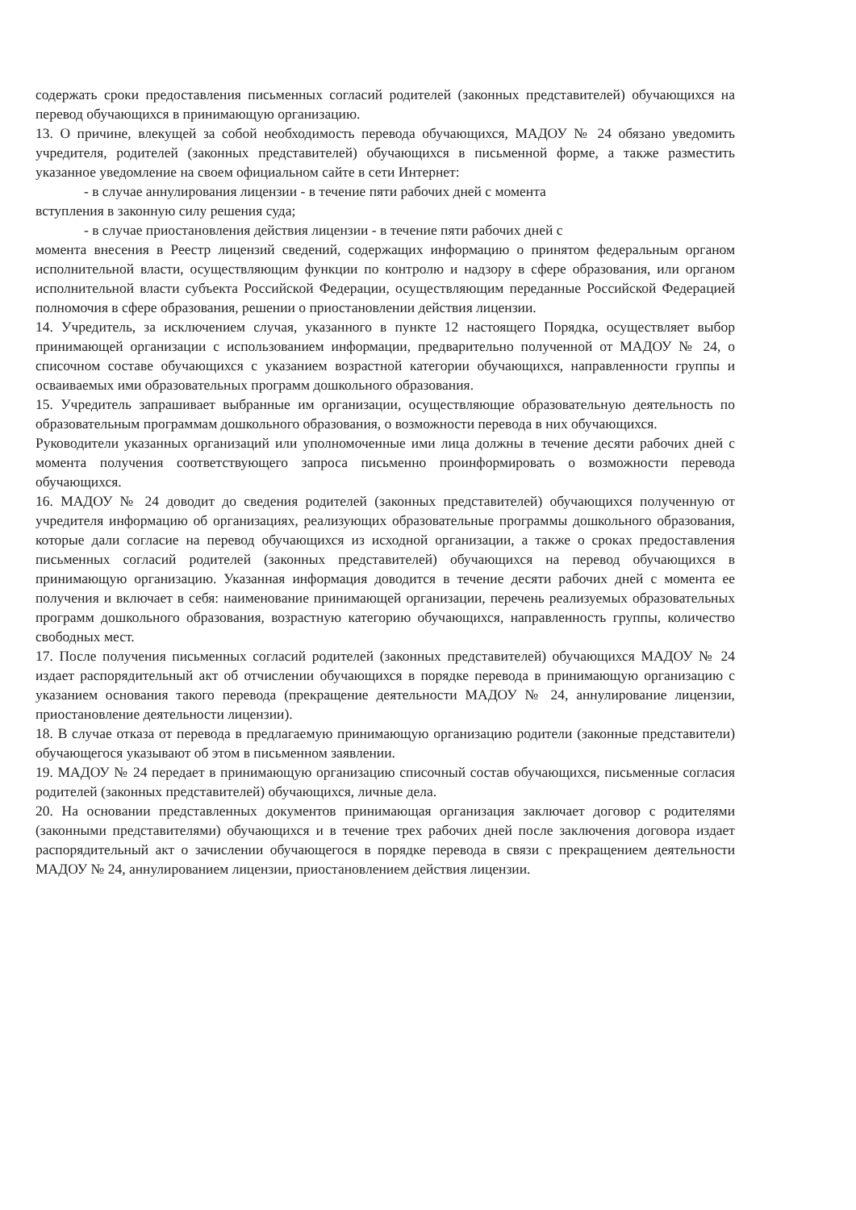содержать сроки предоставления письменных согласий родителей (законных представителей) обучающихся на перевод обучающихся в принимающую организацию.
13. О причине, влекущей за собой необходимость перевода обучающихся, МАДОУ № 24 обязано уведомить учредителя, родителей (законных представителей) обучающихся в письменной форме, а также разместить указанное уведомление на своем официальном сайте в сети Интернет:
- в случае аннулирования лицензии - в течение пяти рабочих дней с момента
вступления в законную силу решения суда;
- в случае приостановления действия лицензии - в течение пяти рабочих дней с
момента внесения в Реестр лицензий сведений, содержащих информацию о принятом федеральным органом исполнительной власти, осуществляющим функции по контролю и надзору в сфере образования, или органом исполнительной власти субъекта Российской Федерации, осуществляющим переданные Российской Федерацией полномочия в сфере образования, решении о приостановлении действия лицензии.
14. Учредитель, за исключением случая, указанного в пункте 12 настоящего Порядка, осуществляет выбор принимающей организации с использованием информации, предварительно полученной от МАДОУ № 24, о списочном составе обучающихся с указанием возрастной категории обучающихся, направленности группы и осваиваемых ими образовательных программ дошкольного образования.
15. Учредитель запрашивает выбранные им организации, осуществляющие образовательную деятельность по образовательным программам дошкольного образования, о возможности перевода в них обучающихся.
Руководители указанных организаций или уполномоченные ими лица должны в течение десяти рабочих дней с момента получения соответствующего запроса письменно проинформировать о возможности перевода обучающихся.
16. МАДОУ № 24 доводит до сведения родителей (законных представителей) обучающихся полученную от учредителя информацию об организациях, реализующих образовательные программы дошкольного образования, которые дали согласие на перевод обучающихся из исходной организации, а также о сроках предоставления письменных согласий родителей (законных представителей) обучающихся на перевод обучающихся в принимающую организацию. Указанная информация доводится в течение десяти рабочих дней с момента ее получения и включает в себя: наименование принимающей организации, перечень реализуемых образовательных программ дошкольного образования, возрастную категорию обучающихся, направленность группы, количество свободных мест.
17. После получения письменных согласий родителей (законных представителей) обучающихся МАДОУ № 24 издает распорядительный акт об отчислении обучающихся в порядке перевода в принимающую организацию с указанием основания такого перевода (прекращение деятельности МАДОУ № 24, аннулирование лицензии, приостановление деятельности лицензии).
18. В случае отказа от перевода в предлагаемую принимающую организацию родители (законные представители) обучающегося указывают об этом в письменном заявлении.
19. МАДОУ № 24 передает в принимающую организацию списочный состав обучающихся, письменные согласия родителей (законных представителей) обучающихся, личные дела.
20. На основании представленных документов принимающая организация заключает договор с родителями (законными представителями) обучающихся и в течение трех рабочих дней после заключения договора издает распорядительный акт о зачислении обучающегося в порядке перевода в связи с прекращением деятельности МАДОУ № 24, аннулированием лицензии, приостановлением действия лицензии.